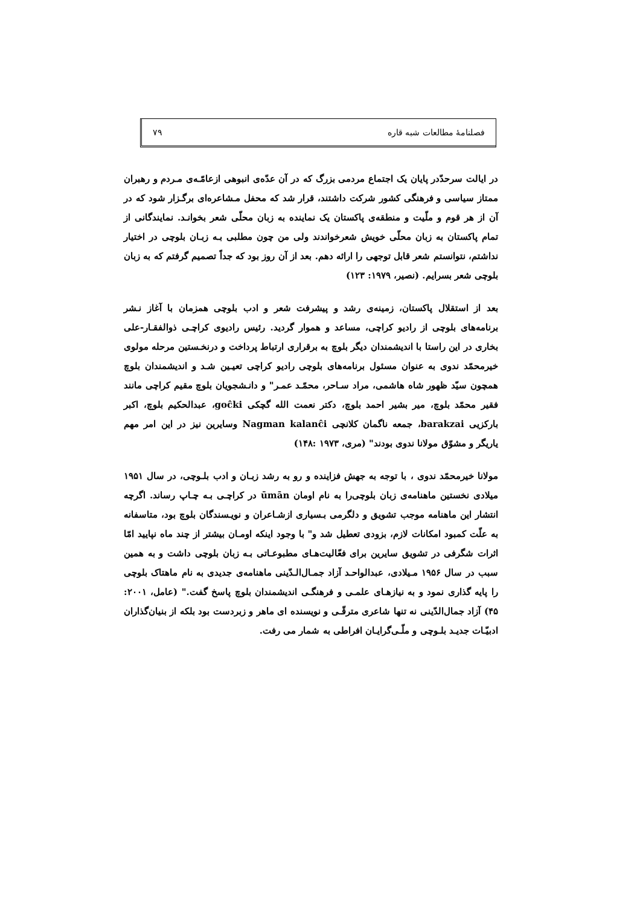فصلنامهٔ مطالعات شبه قاره ۷۹
در ایالت سرحدّدر پایان یک اجتماع مردمی بزرگ که در آن عدّه‌ی انبوهی ازعامّـه‌ی مـردم و رهبران ممتاز سیاسی و فرهنگی کشور شرکت داشتند، قرار شد که محفل مـشاعره‌ای برگـزار شود که در آن از هر قوم و ملّیت و منطقه‌ی پاکستان یک نماینده به زبان محلّی شعر بخوانـد. نمایندگانی از تمام پاکستان به زبان محلّی خویش شعرخواندند ولی من چون مطلبی بـه زبـان بلوچی در اختیار نداشتم، نتوانستم شعر قابل توجهی را ارائه دهم. بعد از آن روز بود که جداً تصمیم گرفتم که به زبان بلوچی شعر بسرایم. (نصیر، ۱۹۷۹: ۱۲۳)
بعد از استقلال پاکستان، زمینه‌ی رشد و پیشرفت شعر و ادب بلوچی همزمان با آغاز نـشر برنامه‌های بلوچی از رادیو کراچی، مساعد و هموار گردید. رئیس رادیوی کراچـی ذوالفقـار-علی بخاری در این راستا با اندیشمندان دیگر بلوچ به برقراری ارتباط پرداخت و درنخـستین مرحله مولوی خیرمحمّد ندوی به عنوان مسئول برنامه‌های بلوچی رادیو کراچی تعیـین شـد و اندیشمندان بلوچ همچون سیّد ظهور شاه هاشمی، مراد سـاحر، محمّـد عمـر" و دانـشجویان بلوچ مقیم کراچی مانند فقیر محمّد بلوچ، میر بشیر احمد بلوچ، دکتر نعمت الله گچکی goĉki، عبدالحکیم بلوچ، اکبر بارکزیی barakzai، جمعه ناگمان کلانچی Nagman kalanĉi وسایرین نیز در این امر مهم یاریگر و مشوّق مولانا ندوی بودند" (مری، ۱۹۷۳ :۱۴۸)
مولانا خیرمحمّد ندوی ، با توجه به جهش فزاینده و رو به رشد زبـان و ادب بلـوچی، در سال ۱۹۵۱ میلادی نخستین ماهنامه‌ی زبان بلوچی‌را به نام اومان ūmān در کراچـی بـه چـاپ رساند. اگرچه انتشار این ماهنامه موجب تشویق و دلگرمی بـسیاری ازشـاعران و نویـسندگان بلوچ بود، متاسفانه به علّت کمبود امکانات لازم، بزودی تعطیل شد و" با وجود اینکه اومـان بیشتر از چند ماه نپایید امّا اثرات شگرفی در تشویق سایرین برای فعّالیت‌هـای مطبوعـاتی بـه زبان بلوچی داشت و به همین سبب در سال ۱۹۵۶ مـیلادی، عبدالواحـد آزاد جمـال‌الـدّینی ماهنامه‌ی جدیدی به نام ماهتاک بلوچی را پایه گذاری نمود و به نیازهـای علمـی و فرهنگـی اندیشمندان بلوچ پاسخ گفت." (عامل، ۲۰۰۱: ۴۵) آزاد جمال‌الدّینی نه تنها شاعری مترقّـی و نویسنده ای ماهر و زبردست بود بلکه از بنیان‌گذاران ادبیّـات جدیـد بلـوچی و ملّـی‌گرایـان افراطی به شمار می رفت.